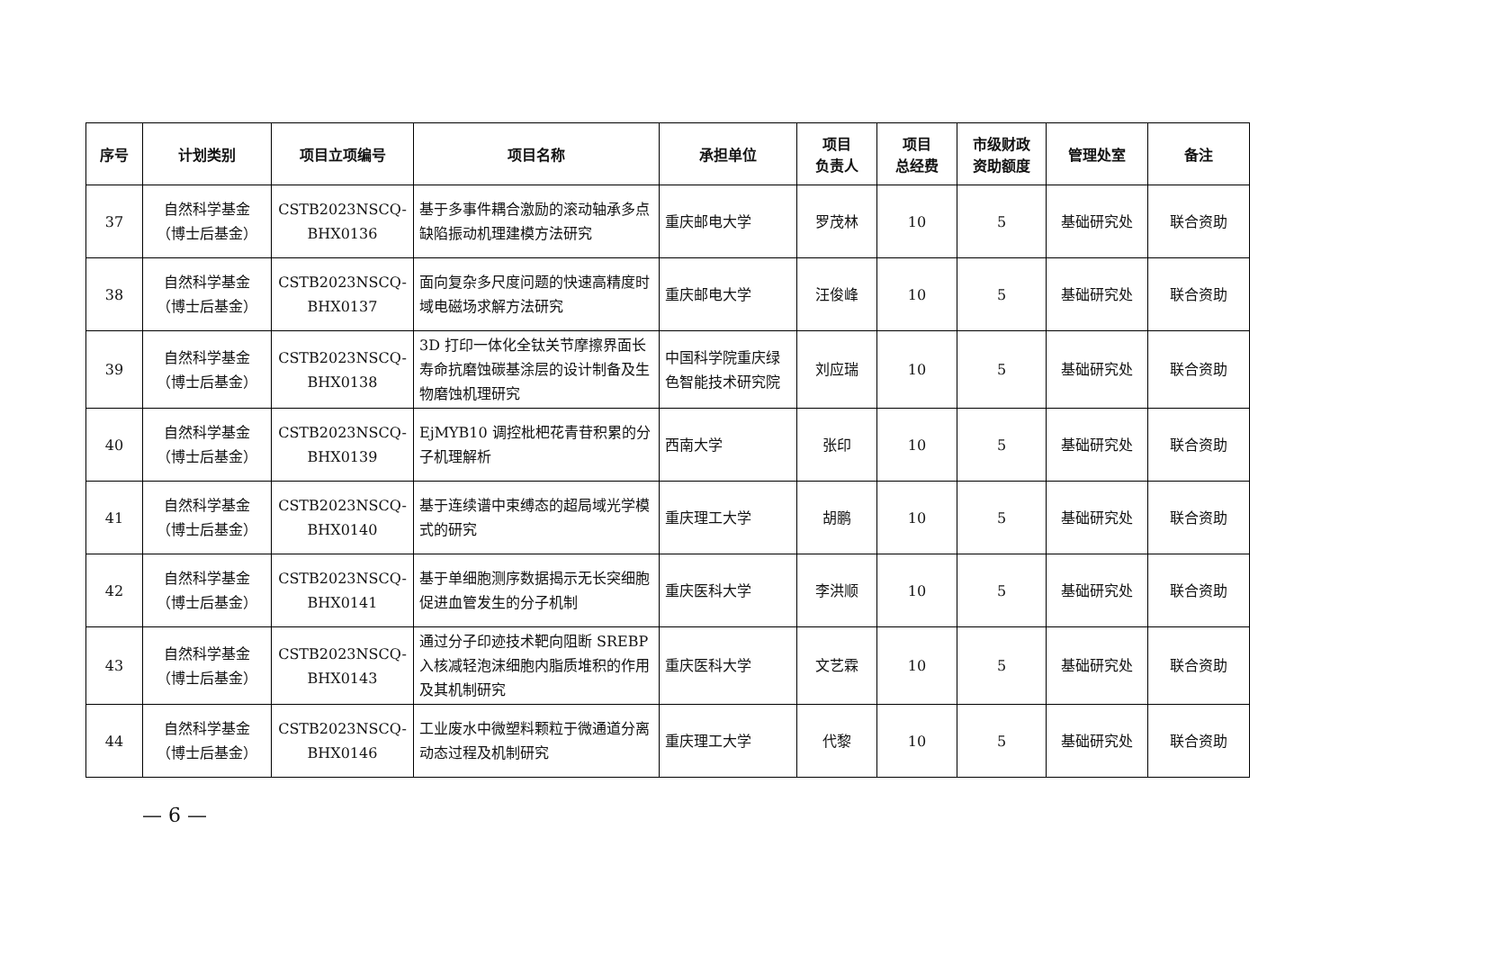| 序号 | 计划类别 | 项目立项编号 | 项目名称 | 承担单位 | 项目 负责人 | 项目 总经费 | 市级财政 资助额度 | 管理处室 | 备注 |
| --- | --- | --- | --- | --- | --- | --- | --- | --- | --- |
| 37 | 自然科学基金 （博士后基金） | CSTB2023NSCQ- BHX0136 | 基于多事件耦合激励的滚动轴承多点缺陷振动机理建模方法研究 | 重庆邮电大学 | 罗茂林 | 10 | 5 | 基础研究处 | 联合资助 |
| 38 | 自然科学基金 （博士后基金） | CSTB2023NSCQ- BHX0137 | 面向复杂多尺度问题的快速高精度时域电磁场求解方法研究 | 重庆邮电大学 | 汪俊峰 | 10 | 5 | 基础研究处 | 联合资助 |
| 39 | 自然科学基金 （博士后基金） | CSTB2023NSCQ- BHX0138 | 3D 打印一体化全钛关节摩擦界面长寿命抗磨蚀碳基涂层的设计制备及生物磨蚀机理研究 | 中国科学院重庆绿色智能技术研究院 | 刘应瑞 | 10 | 5 | 基础研究处 | 联合资助 |
| 40 | 自然科学基金 （博士后基金） | CSTB2023NSCQ- BHX0139 | EjMYB10 调控枇杷花青苷积累的分子机理解析 | 西南大学 | 张印 | 10 | 5 | 基础研究处 | 联合资助 |
| 41 | 自然科学基金 （博士后基金） | CSTB2023NSCQ- BHX0140 | 基于连续谱中束缚态的超局域光学模式的研究 | 重庆理工大学 | 胡鹏 | 10 | 5 | 基础研究处 | 联合资助 |
| 42 | 自然科学基金 （博士后基金） | CSTB2023NSCQ- BHX0141 | 基于单细胞测序数据揭示无长突细胞促进血管发生的分子机制 | 重庆医科大学 | 李洪顺 | 10 | 5 | 基础研究处 | 联合资助 |
| 43 | 自然科学基金 （博士后基金） | CSTB2023NSCQ- BHX0143 | 通过分子印迹技术靶向阻断 SREBP 入核减轻泡沫细胞内脂质堆积的作用及其机制研究 | 重庆医科大学 | 文艺霖 | 10 | 5 | 基础研究处 | 联合资助 |
| 44 | 自然科学基金 （博士后基金） | CSTB2023NSCQ- BHX0146 | 工业废水中微塑料颗粒于微通道分离动态过程及机制研究 | 重庆理工大学 | 代黎 | 10 | 5 | 基础研究处 | 联合资助 |
— 6 —